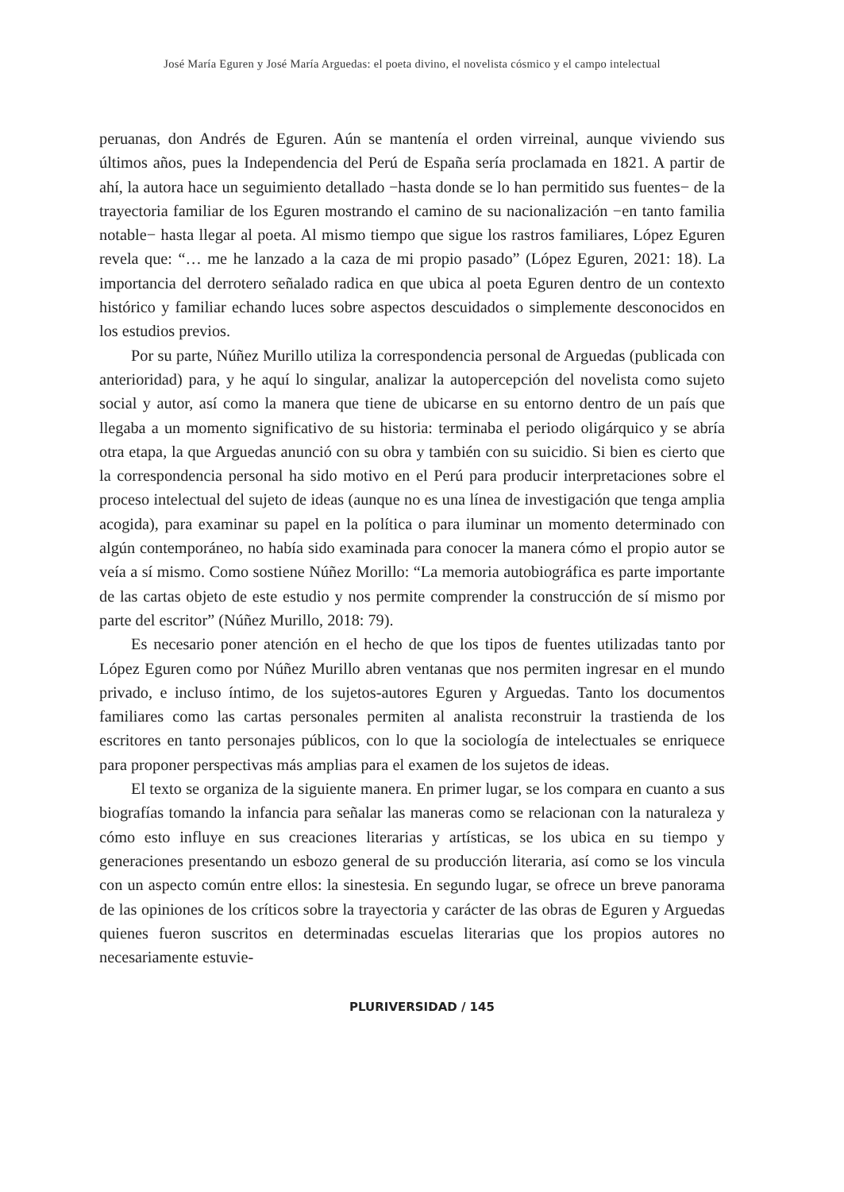José María Eguren y José María Arguedas: el poeta divino, el novelista cósmico y el campo intelectual
peruanas, don Andrés de Eguren. Aún se mantenía el orden virreinal, aunque viviendo sus últimos años, pues la Independencia del Perú de España sería proclamada en 1821. A partir de ahí, la autora hace un seguimiento detallado −hasta donde se lo han permitido sus fuentes− de la trayectoria familiar de los Eguren mostrando el camino de su nacionalización −en tanto familia notable− hasta llegar al poeta. Al mismo tiempo que sigue los rastros familiares, López Eguren revela que: “… me he lanzado a la caza de mi propio pasado” (López Eguren, 2021: 18). La importancia del derrotero señalado radica en que ubica al poeta Eguren dentro de un contexto histórico y familiar echando luces sobre aspectos descuidados o simplemente desconocidos en los estudios previos.
Por su parte, Núñez Murillo utiliza la correspondencia personal de Arguedas (publicada con anterioridad) para, y he aquí lo singular, analizar la autopercepción del novelista como sujeto social y autor, así como la manera que tiene de ubicarse en su entorno dentro de un país que llegaba a un momento significativo de su historia: terminaba el periodo oligárquico y se abría otra etapa, la que Arguedas anunció con su obra y también con su suicidio. Si bien es cierto que la correspondencia personal ha sido motivo en el Perú para producir interpretaciones sobre el proceso intelectual del sujeto de ideas (aunque no es una línea de investigación que tenga amplia acogida), para examinar su papel en la política o para iluminar un momento determinado con algún contemporáneo, no había sido examinada para conocer la manera cómo el propio autor se veía a sí mismo. Como sostiene Núñez Morillo: “La memoria autobiográfica es parte importante de las cartas objeto de este estudio y nos permite comprender la construcción de sí mismo por parte del escritor” (Núñez Murillo, 2018: 79).
Es necesario poner atención en el hecho de que los tipos de fuentes utilizadas tanto por López Eguren como por Núñez Murillo abren ventanas que nos permiten ingresar en el mundo privado, e incluso íntimo, de los sujetos-autores Eguren y Arguedas. Tanto los documentos familiares como las cartas personales permiten al analista reconstruir la trastienda de los escritores en tanto personajes públicos, con lo que la sociología de intelectuales se enriquece para proponer perspectivas más amplias para el examen de los sujetos de ideas.
El texto se organiza de la siguiente manera. En primer lugar, se los compara en cuanto a sus biografías tomando la infancia para señalar las maneras como se relacionan con la naturaleza y cómo esto influye en sus creaciones literarias y artísticas, se los ubica en su tiempo y generaciones presentando un esbozo general de su producción literaria, así como se los vincula con un aspecto común entre ellos: la sinestesia. En segundo lugar, se ofrece un breve panorama de las opiniones de los críticos sobre la trayectoria y carácter de las obras de Eguren y Arguedas quienes fueron suscritos en determinadas escuelas literarias que los propios autores no necesariamente estuvie-
PLURIVERSIDAD / 145